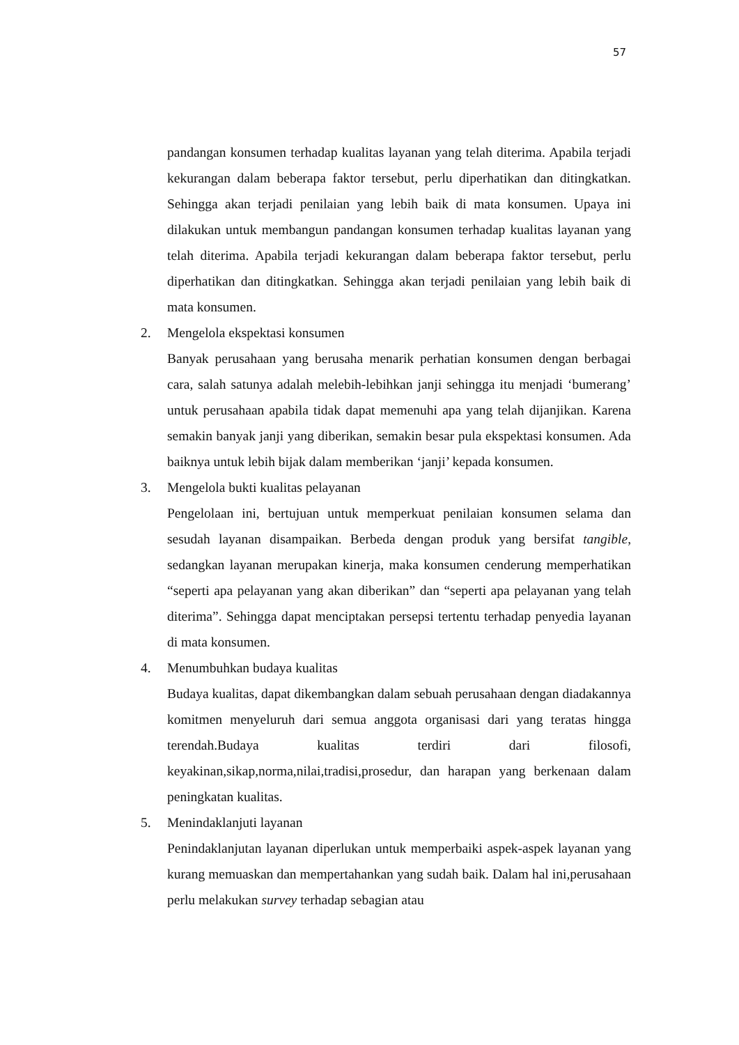57
pandangan konsumen terhadap kualitas layanan yang telah diterima. Apabila terjadi kekurangan dalam beberapa faktor tersebut, perlu diperhatikan dan ditingkatkan. Sehingga akan terjadi penilaian yang lebih baik di mata konsumen. Upaya ini dilakukan untuk membangun pandangan konsumen terhadap kualitas layanan yang telah diterima. Apabila terjadi kekurangan dalam beberapa faktor tersebut, perlu diperhatikan dan ditingkatkan. Sehingga akan terjadi penilaian yang lebih baik di mata konsumen.
2. Mengelola ekspektasi konsumen
Banyak perusahaan yang berusaha menarik perhatian konsumen dengan berbagai cara, salah satunya adalah melebih-lebihkan janji sehingga itu menjadi ‘bumerang’ untuk perusahaan apabila tidak dapat memenuhi apa yang telah dijanjikan. Karena semakin banyak janji yang diberikan, semakin besar pula ekspektasi konsumen. Ada baiknya untuk lebih bijak dalam memberikan ‘janji’ kepada konsumen.
3. Mengelola bukti kualitas pelayanan
Pengelolaan ini, bertujuan untuk memperkuat penilaian konsumen selama dan sesudah layanan disampaikan. Berbeda dengan produk yang bersifat tangible, sedangkan layanan merupakan kinerja, maka konsumen cenderung memperhatikan “seperti apa pelayanan yang akan diberikan” dan “seperti apa pelayanan yang telah diterima”. Sehingga dapat menciptakan persepsi tertentu terhadap penyedia layanan di mata konsumen.
4. Menumbuhkan budaya kualitas
Budaya kualitas, dapat dikembangkan dalam sebuah perusahaan dengan diadakannya komitmen menyeluruh dari semua anggota organisasi dari yang teratas hingga terendah.Budaya kualitas terdiri dari filosofi, keyakinan,sikap,norma,nilai,tradisi,prosedur, dan harapan yang berkenaan dalam peningkatan kualitas.
5. Menindaklanjuti layanan
Penindaklanjutan layanan diperlukan untuk memperbaiki aspek-aspek layanan yang kurang memuaskan dan mempertahankan yang sudah baik. Dalam hal ini,perusahaan perlu melakukan survey terhadap sebagian atau